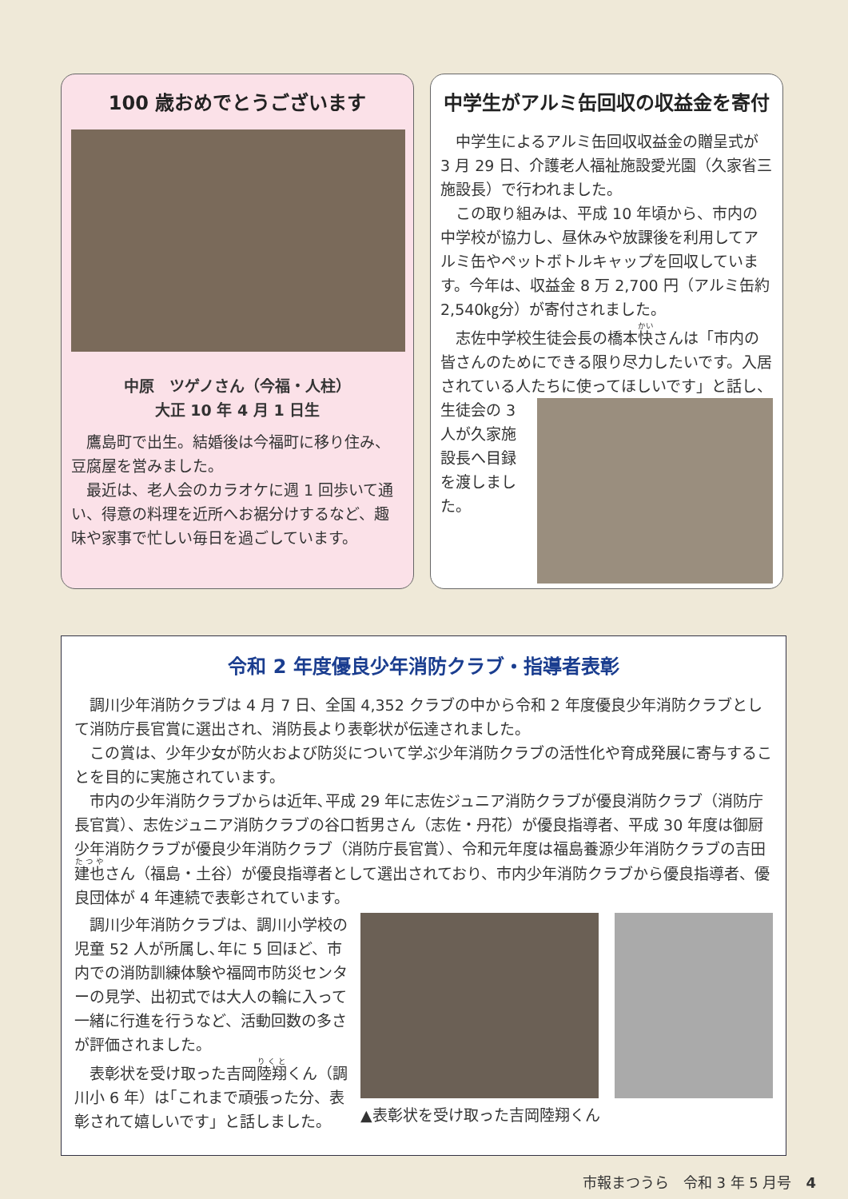100 歳おめでとうございます
中原　ツゲノさん（今福・人柱）
大正 10 年 4 月 1 日生
鷹島町で出生。結婚後は今福町に移り住み、豆腐屋を営みました。
最近は、老人会のカラオケに週 1 回歩いて通い、得意の料理を近所へお裾分けするなど、趣味や家事で忙しい毎日を過ごしています。
中学生がアルミ缶回収の収益金を寄付
中学生によるアルミ缶回収収益金の贈呈式が 3 月 29 日、介護老人福祉施設愛光園（久家省三施設長）で行われました。
この取り組みは、平成 10 年頃から、市内の中学校が協力し、昼休みや放課後を利用してアルミ缶やペットボトルキャップを回収しています。今年は、収益金 8 万 2,700 円（アルミ缶約 2,540㎏分）が寄付されました。
志佐中学校生徒会長の橋本快さんは「市内の皆さんのためにできる限り尽力したいです。入居されている人たちに 使ってほしいです」と話し、生徒会の 3 人が久家施設長へ目録を渡しました。
令和 2 年度優良少年消防クラブ・指導者表彰
調川少年消防クラブは 4 月 7 日、全国 4,352 クラブの中から令和 2 年度優良少年消防クラブとして消防庁長官賞に選出され、消防長より表彰状が伝達されました。
この賞は、少年少女が防火および防災について学ぶ少年消防クラブの活性化や育成発展に寄与することを目的に実施されています。
市内の少年消防クラブからは近年､平成 29 年に志佐ジュニア消防クラブが優良消防クラブ（消防庁長官賞）、志佐ジュニア消防クラブの谷口哲男さん（志佐・丹花）が優良指導者、平成 30 年度は御厨少年消防クラブが優良少年消防クラブ（消防庁長官賞）、令和元年度は福島養源少年消防クラブの吉田建也さん（福島・土谷）が優良指導者として選出されており、市内少年消防クラブから優良指導者、優良団体が 4 年連続で表彰されています。
調川少年消防クラブは、調川小学校の児童 52 人が所属し､年に 5 回ほど、市内での消防訓練体験や福岡市防災センターの見学、出初式では大人の輪に入って一緒に行進を行うなど、活動回数の多さが評価されました。
表彰状を受け取った吉岡陸翔くん（調川小 6 年）は｢これまで頑張った分、表彰されて嬉しいです」と話しました。
▲表彰状を受け取った吉岡陸翔くん
市報まつうら　令和 3 年 5 月号　4